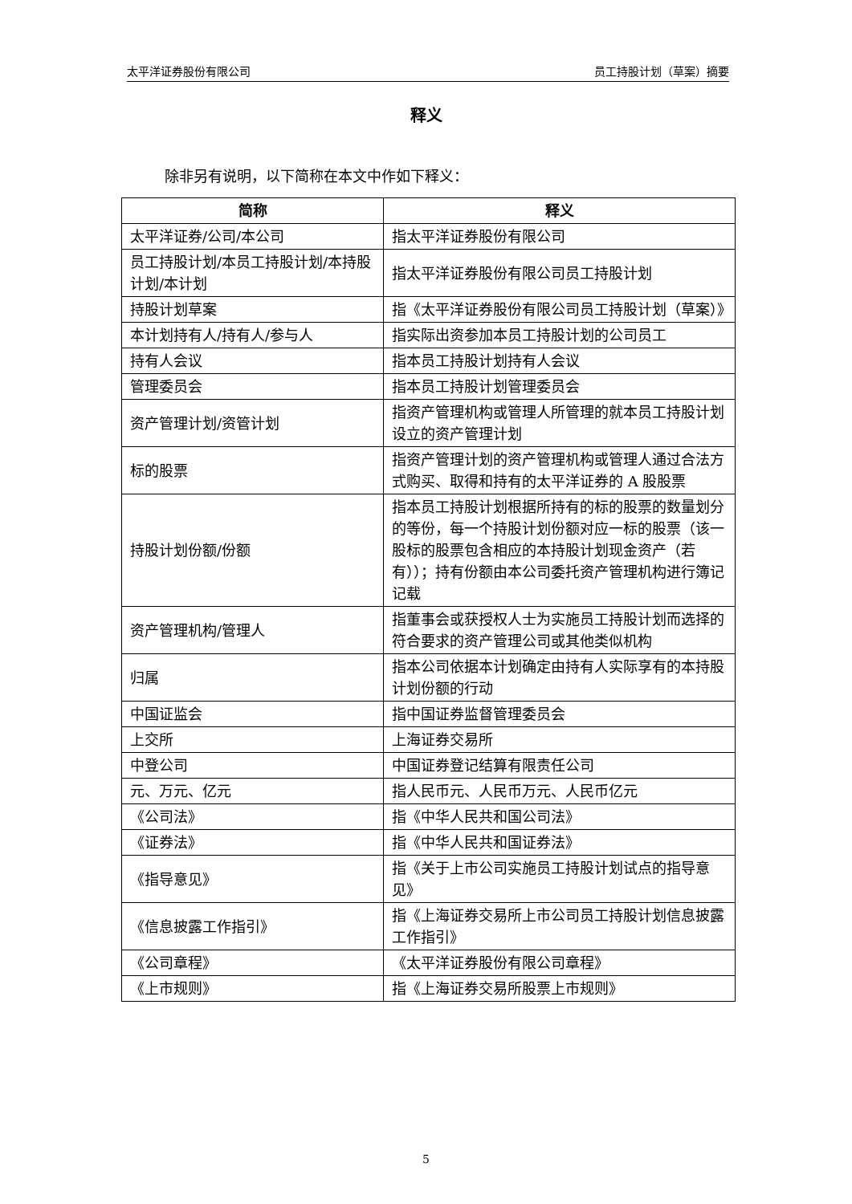太平洋证券股份有限公司 员工持股计划（草案）摘要
释义
除非另有说明，以下简称在本文中作如下释义：
| 简称 | 释义 |
| --- | --- |
| 太平洋证券/公司/本公司 | 指太平洋证券股份有限公司 |
| 员工持股计划/本员工持股计划/本持股计划/本计划 | 指太平洋证券股份有限公司员工持股计划 |
| 持股计划草案 | 指《太平洋证券股份有限公司员工持股计划（草案）》 |
| 本计划持有人/持有人/参与人 | 指实际出资参加本员工持股计划的公司员工 |
| 持有人会议 | 指本员工持股计划持有人会议 |
| 管理委员会 | 指本员工持股计划管理委员会 |
| 资产管理计划/资管计划 | 指资产管理机构或管理人所管理的就本员工持股计划设立的资产管理计划 |
| 标的股票 | 指资产管理计划的资产管理机构或管理人通过合法方式购买、取得和持有的太平洋证券的 A 股股票 |
| 持股计划份额/份额 | 指本员工持股计划根据所持有的标的股票的数量划分的等份，每一个持股计划份额对应一标的股票（该一股标的股票包含相应的本持股计划现金资产（若有））；持有份额由本公司委托资产管理机构进行簿记记载 |
| 资产管理机构/管理人 | 指董事会或获授权人士为实施员工持股计划而选择的符合要求的资产管理公司或其他类似机构 |
| 归属 | 指本公司依据本计划确定由持有人实际享有的本持股计划份额的行动 |
| 中国证监会 | 指中国证券监督管理委员会 |
| 上交所 | 上海证券交易所 |
| 中登公司 | 中国证券登记结算有限责任公司 |
| 元、万元、亿元 | 指人民币元、人民币万元、人民币亿元 |
| 《公司法》 | 指《中华人民共和国公司法》 |
| 《证券法》 | 指《中华人民共和国证券法》 |
| 《指导意见》 | 指《关于上市公司实施员工持股计划试点的指导意见》 |
| 《信息披露工作指引》 | 指《上海证券交易所上市公司员工持股计划信息披露工作指引》 |
| 《公司章程》 | 《太平洋证券股份有限公司章程》 |
| 《上市规则》 | 指《上海证券交易所股票上市规则》 |
5